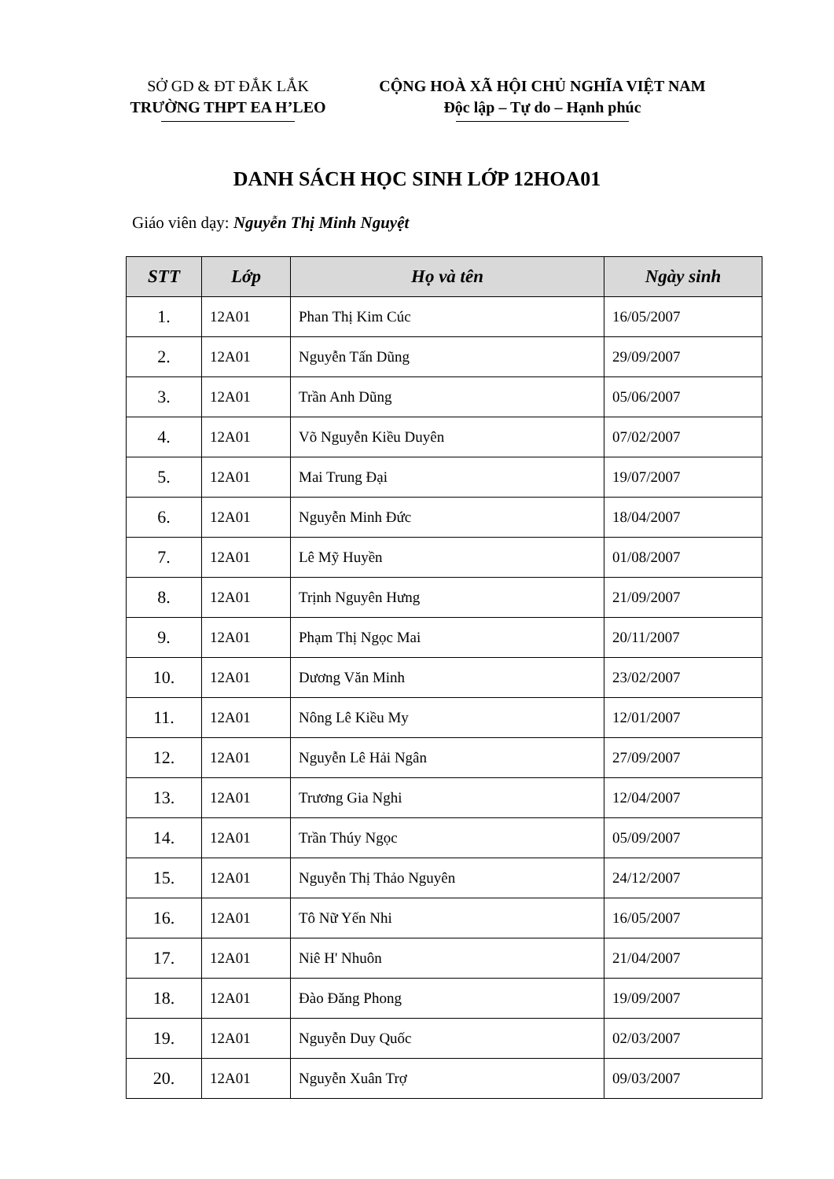SỞ GD & ĐT ĐẮK LẮK
TRƯỜNG THPT EA H’LEO
CỘNG HOÀ XÃ HỘI CHỦ NGHĨA VIỆT NAM
Độc lập – Tự do – Hạnh phúc
DANH SÁCH HỌC SINH LỚP 12HOA01
Giáo viên dạy: Nguyễn Thị Minh Nguyệt
| STT | Lớp | Họ và tên | Ngày sinh |
| --- | --- | --- | --- |
| 1. | 12A01 | Phan Thị Kim Cúc | 16/05/2007 |
| 2. | 12A01 | Nguyễn Tấn Dũng | 29/09/2007 |
| 3. | 12A01 | Trần Anh Dũng | 05/06/2007 |
| 4. | 12A01 | Võ Nguyễn Kiều Duyên | 07/02/2007 |
| 5. | 12A01 | Mai Trung Đại | 19/07/2007 |
| 6. | 12A01 | Nguyễn Minh Đức | 18/04/2007 |
| 7. | 12A01 | Lê Mỹ Huyền | 01/08/2007 |
| 8. | 12A01 | Trịnh Nguyên Hưng | 21/09/2007 |
| 9. | 12A01 | Phạm Thị Ngọc Mai | 20/11/2007 |
| 10. | 12A01 | Dương Văn Minh | 23/02/2007 |
| 11. | 12A01 | Nông Lê Kiều My | 12/01/2007 |
| 12. | 12A01 | Nguyễn Lê Hải Ngân | 27/09/2007 |
| 13. | 12A01 | Trương Gia Nghi | 12/04/2007 |
| 14. | 12A01 | Trần Thúy Ngọc | 05/09/2007 |
| 15. | 12A01 | Nguyễn Thị Thảo Nguyên | 24/12/2007 |
| 16. | 12A01 | Tô Nữ Yến Nhi | 16/05/2007 |
| 17. | 12A01 | Niê H' Nhuôn | 21/04/2007 |
| 18. | 12A01 | Đào Đăng Phong | 19/09/2007 |
| 19. | 12A01 | Nguyễn Duy Quốc | 02/03/2007 |
| 20. | 12A01 | Nguyễn Xuân Trợ | 09/03/2007 |